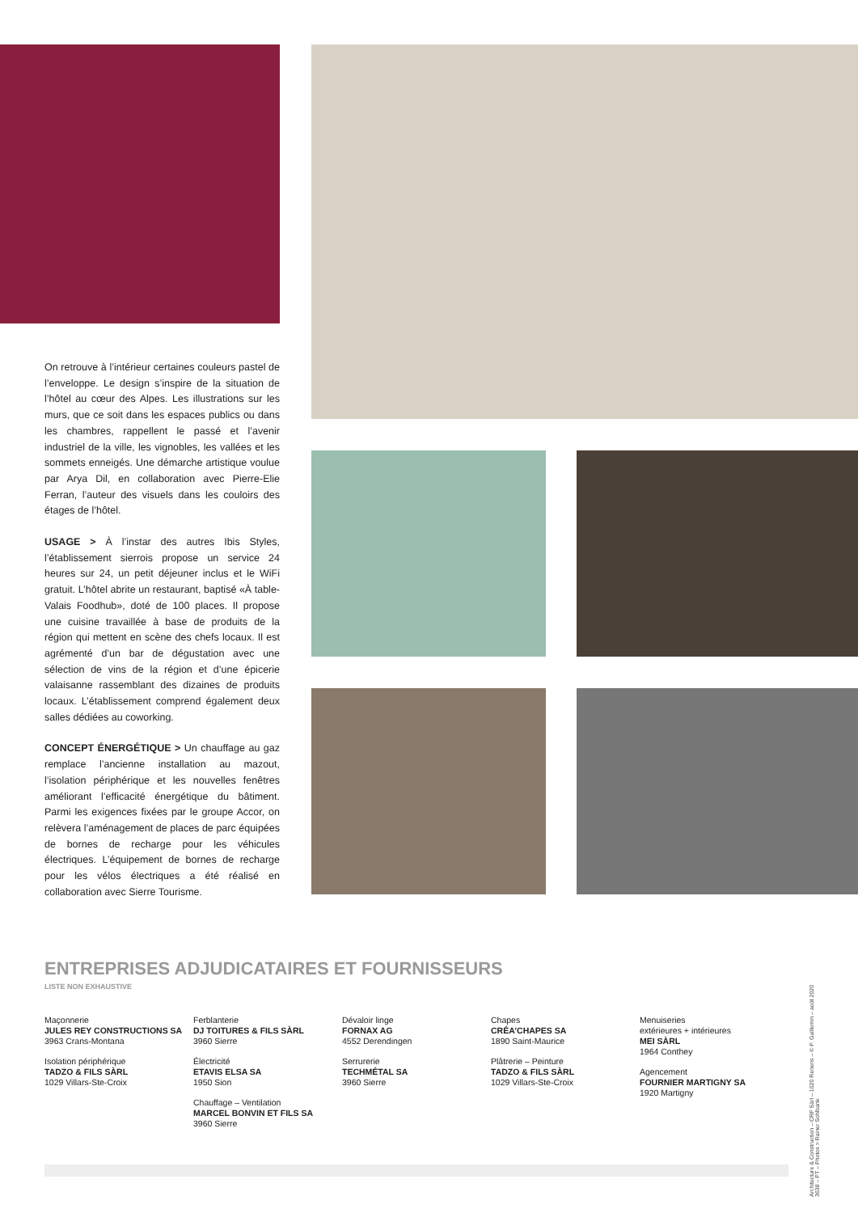On retrouve à l’intérieur certaines couleurs pastel de l’enveloppe. Le design s’inspire de la situation de l’hôtel au cœur des Alpes. Les illustrations sur les murs, que ce soit dans les espaces publics ou dans les chambres, rappellent le passé et l’avenir industriel de la ville, les vignobles, les vallées et les sommets enneigés. Une démarche artistique voulue par Arya Dil, en collaboration avec Pierre-Elie Ferran, l’auteur des visuels dans les couloirs des étages de l’hôtel.
USAGE > À l’instar des autres Ibis Styles, l’établissement sierrois propose un service 24 heures sur 24, un petit déjeuner inclus et le WiFi gratuit. L’hôtel abrite un restaurant, baptisé «À table-Valais Foodhub», doté de 100 places. Il propose une cuisine travaillée à base de produits de la région qui mettent en scène des chefs locaux. Il est agrémenté d’un bar de dégustation avec une sélection de vins de la région et d’une épicerie valaisanne rassemblant des dizaines de produits locaux. L’établissement comprend également deux salles dédiées au coworking.
CONCEPT ÉNERGÉTIQUE > Un chauffage au gaz remplace l’ancienne installation au mazout, l’isolation périphérique et les nouvelles fenêtres améliorant l’efficacité énergétique du bâtiment. Parmi les exigences fixées par le groupe Accor, on relèvera l’aménagement de places de parc équipées de bornes de recharge pour les véhicules électriques. L’équipement de bornes de recharge pour les vélos électriques a été réalisé en collaboration avec Sierre Tourisme.
ENTREPRISES ADJUDICATAIRES ET FOURNISSEURS
LISTE NON EXHAUSTIVE
Maçonnerie
JULES REY CONSTRUCTIONS SA
3963 Crans-Montana
Isolation périphérique
TADZO & FILS SÀRL
1029 Villars-Ste-Croix
Ferblanterie
DJ TOITURES & FILS SÀRL
3960 Sierre
Électricité
ETAVIS ELSA SA
1950 Sion
Chauffage – Ventilation
MARCEL BONVIN ET FILS SA
3960 Sierre
Dévaloir linge
FORNAX AG
4552 Derendingen
Serrurerie
TECHMÉTAL SA
3960 Sierre
Chapes
CRÉA’CHAPES SA
1890 Saint-Maurice
Plâtrerie – Peinture
TADZO & FILS SÀRL
1029 Villars-Ste-Croix
Menuiseries
extérieures + intérieures
MEI SÀRL
1964 Conthey
Agencement
FOURNIER MARTIGNY SA
1920 Martigny
Architecture & Construction – CRP Sàrl – 1020 Renens – © P. Guillemin – août 2020
3638 – PT – Photos > Rainer Sohlbank